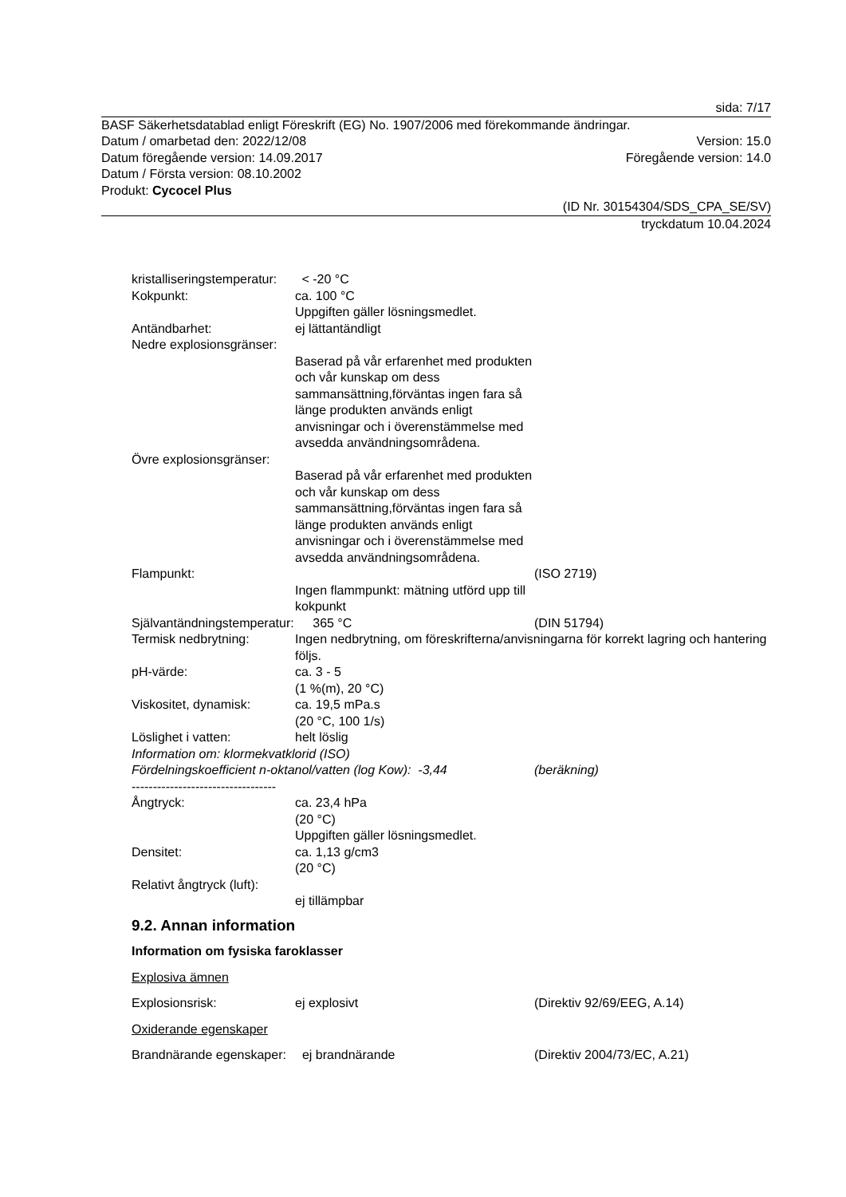sida: 7/17
BASF Säkerhetsdatablad enligt Föreskrift (EG) No. 1907/2006 med förekommande ändringar.
Datum / omarbetad den: 2022/12/08 Version: 15.0
Datum föregående version: 14.09.2017 Föregående version: 14.0
Datum / Första version: 08.10.2002
Produkt: Cycocel Plus
(ID Nr. 30154304/SDS_CPA_SE/SV)
tryckdatum 10.04.2024
kristalliseringstemperatur: < -20 °C
Kokpunkt: ca. 100 °C
Uppgiften gäller lösningsmedlet.
Antändbarhet: ej lättantändligt
Nedre explosionsgränser:
Baserad på vår erfarenhet med produkten och vår kunskap om dess sammansättning,förväntas ingen fara så länge produkten används enligt anvisningar och i överenstämmelse med avsedda användningsområdena.
Övre explosionsgränser:
Baserad på vår erfarenhet med produkten och vår kunskap om dess sammansättning,förväntas ingen fara så länge produkten används enligt anvisningar och i överenstämmelse med avsedda användningsområdena.
Flampunkt: (ISO 2719)
Ingen flammpunkt: mätning utförd upp till kokpunkt
Självantändningstemperatur: 365 °C (DIN 51794)
Termisk nedbrytning: Ingen nedbrytning, om föreskrifterna/anvisningarna för korrekt lagring och hantering följs.
pH-värde: ca. 3 - 5
(1 %(m), 20 °C)
Viskositet, dynamisk: ca. 19,5 mPa.s
(20 °C, 100 1/s)
Löslighet i vatten: helt löslig
Information om: klormekvatklorid (ISO)
Fördelningskoefficient n-oktanol/vatten (log Kow): -3,44 (beräkning)
----------------------------------
Ångtryck: ca. 23,4 hPa
(20 °C)
Uppgiften gäller lösningsmedlet.
Densitet: ca. 1,13 g/cm3
(20 °C)
Relativt ångtryck (luft):
ej tillämpbar
9.2. Annan information
Information om fysiska faroklasser
Explosiva ämnen
Explosionsrisk: ej explosivt (Direktiv 92/69/EEG, A.14)
Oxiderande egenskaper
Brandnärande egenskaper: ej brandnärande (Direktiv 2004/73/EC, A.21)